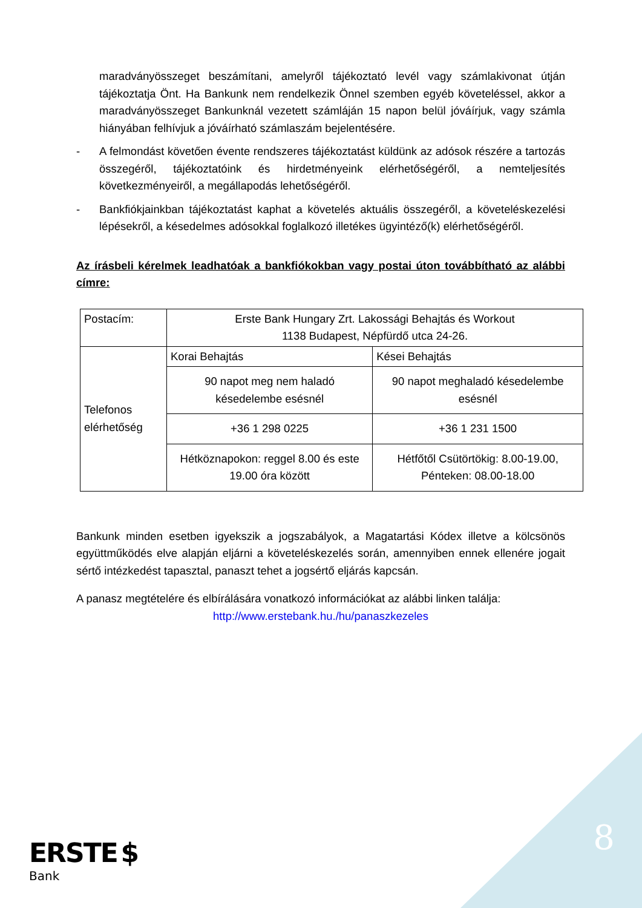maradványösszeget beszámítani, amelyről tájékoztató levél vagy számlakivonat útján tájékoztatja Önt. Ha Bankunk nem rendelkezik Önnel szemben egyéb követeléssel, akkor a maradványösszeget Bankunknál vezetett számláján 15 napon belül jóváírjuk, vagy számla hiányában felhívjuk a jóváírható számlaszám bejelentésére.
- A felmondást követően évente rendszeres tájékoztatást küldünk az adósok részére a tartozás összegéről, tájékoztatóink és hirdetményeink elérhetőségéről, a nemteljesítés következményeiről, a megállapodás lehetőségéről.
- Bankfiókjainkban tájékoztatást kaphat a követelés aktuális összegéről, a követeléskezelési lépésekről, a késedelmes adósokkal foglalkozó illetékes ügyintéző(k) elérhetőségéről.
Az írásbeli kérelmek leadhatóak a bankfiókokban vagy postai úton továbbítható az alábbi címre:
| Postacím: | Erste Bank Hungary Zrt. Lakossági Behajtás és Workout 1138 Budapest, Népfürdő utca 24-26. | |
| Telefonos elérhetőség | Korai Behajtás | Kései Behajtás |
| | 90 napot meg nem haladó késedelembe esésnél | 90 napot meghaladó késedelembe esésnél |
| | +36 1 298 0225 | +36 1 231 1500 |
| | Hétköznapokon: reggel 8.00 és este 19.00 óra között | Hétfőtől Csütörtökig: 8.00-19.00, Pénteken: 08.00-18.00 |
Bankunk minden esetben igyekszik a jogszabályok, a Magatartási Kódex illetve a kölcsönös együttműködés elve alapján eljárni a követeléskezelés során, amennyiben ennek ellenére jogait sértő intézkedést tapasztal, panaszt tehet a jogsértő eljárás kapcsán.
A panasz megtételére és elbírálására vonatkozó információkat az alábbi linken találja:
http://www.erstebank.hu./hu/panaszkezeles
8
ERSTE $
Bank